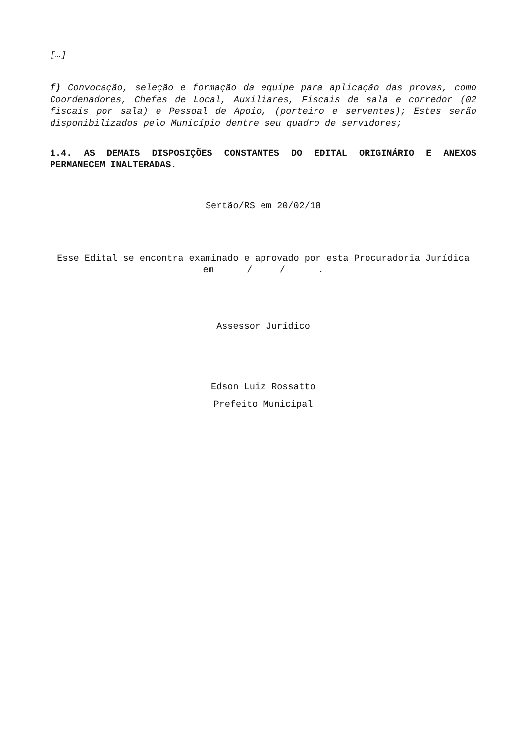[…]
f) Convocação, seleção e formação da equipe para aplicação das provas, como Coordenadores, Chefes de Local, Auxiliares, Fiscais de sala e corredor (02 fiscais por sala) e Pessoal de Apoio, (porteiro e serventes); Estes serão disponibilizados pelo Município dentre seu quadro de servidores;
1.4. AS DEMAIS DISPOSIÇÕES CONSTANTES DO EDITAL ORIGINÁRIO E ANEXOS PERMANECEM INALTERADAS.
Sertão/RS em 20/02/18
Esse Edital se encontra examinado e aprovado por esta Procuradoria Jurídica em _____/_____/______.
______________________
Assessor Jurídico
_______________________
Edson Luiz Rossatto
Prefeito Municipal